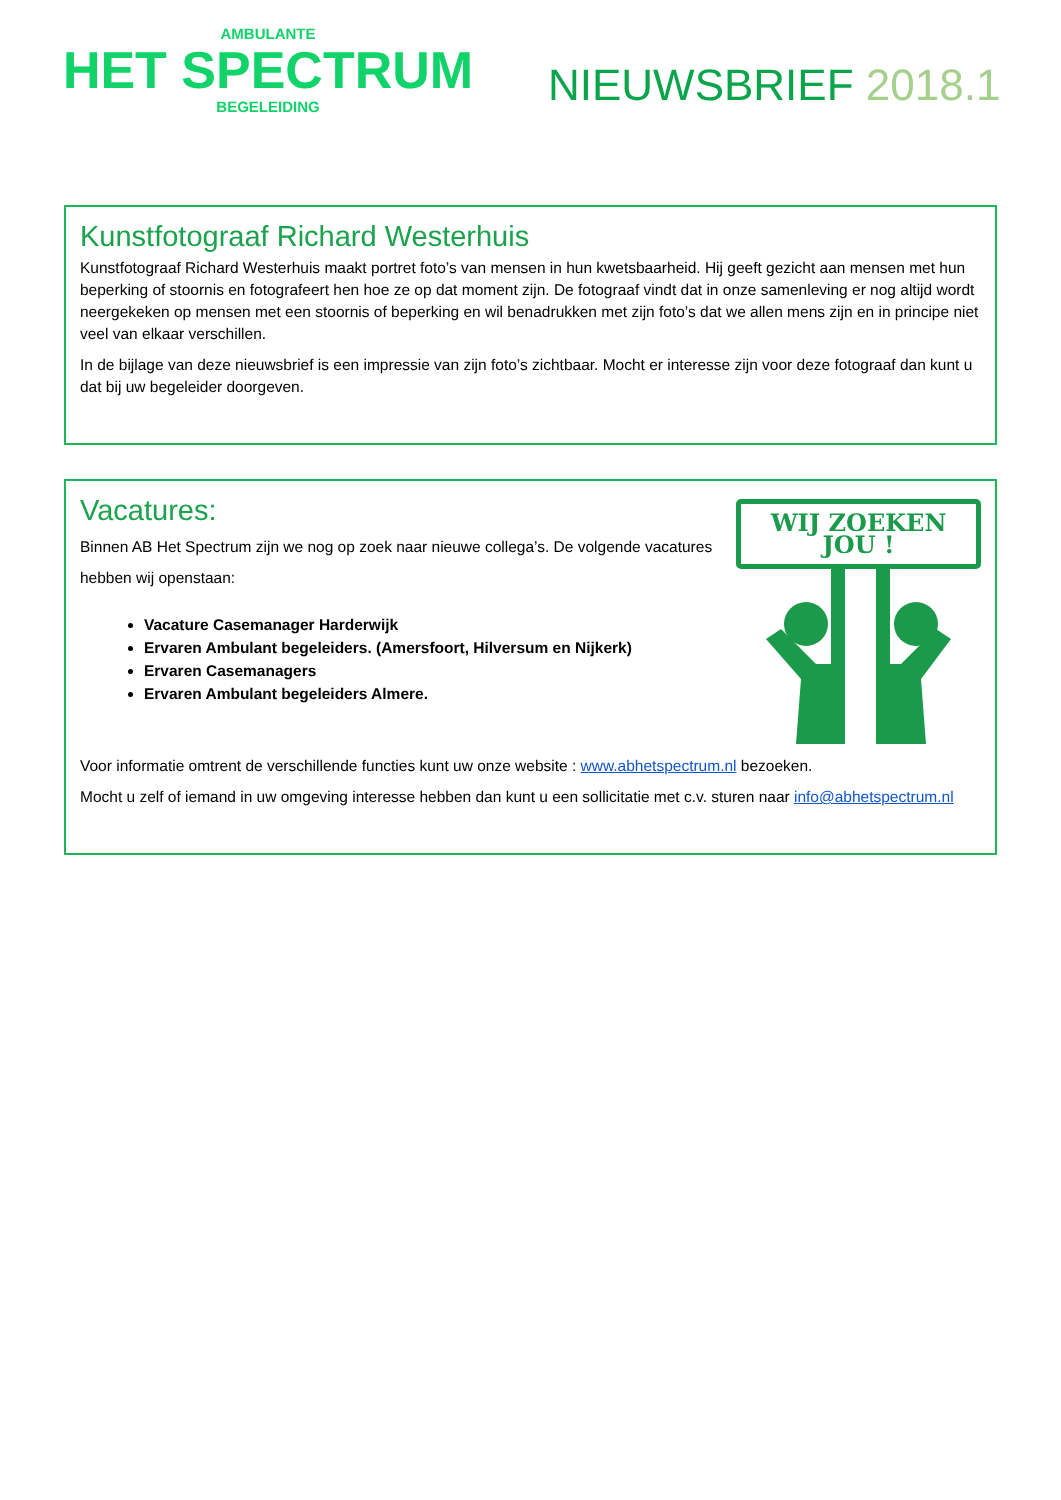AMBULANTE
HET SPECTRUM
BEGELEIDING
NIEUWSBRIEF 2018.1
Kunstfotograaf Richard Westerhuis
Kunstfotograaf Richard Westerhuis maakt portret foto’s van mensen in hun kwetsbaarheid. Hij geeft gezicht aan mensen met hun beperking of stoornis en fotografeert hen hoe ze op dat moment zijn. De fotograaf vindt dat in onze samenleving er nog altijd wordt neergekeken op mensen met een stoornis of beperking en wil benadrukken met zijn foto’s dat we allen mens zijn en in principe niet veel van elkaar verschillen.
In de bijlage van deze nieuwsbrief is een impressie van zijn foto’s zichtbaar. Mocht er interesse zijn voor deze fotograaf dan kunt u dat bij uw begeleider doorgeven.
Vacatures:
Binnen AB Het Spectrum zijn we nog op zoek naar nieuwe collega’s. De volgende vacatures hebben wij openstaan:
Vacature Casemanager Harderwijk
Ervaren Ambulant begeleiders. (Amersfoort, Hilversum en Nijkerk)
Ervaren Casemanagers
Ervaren Ambulant begeleiders Almere.
WIJ ZOEKEN JOU !
Voor informatie omtrent de verschillende functies kunt uw onze website : www.abhetspectrum.nl bezoeken.
Mocht u zelf of iemand in uw omgeving interesse hebben dan kunt u een sollicitatie met c.v. sturen naar info@abhetspectrum.nl